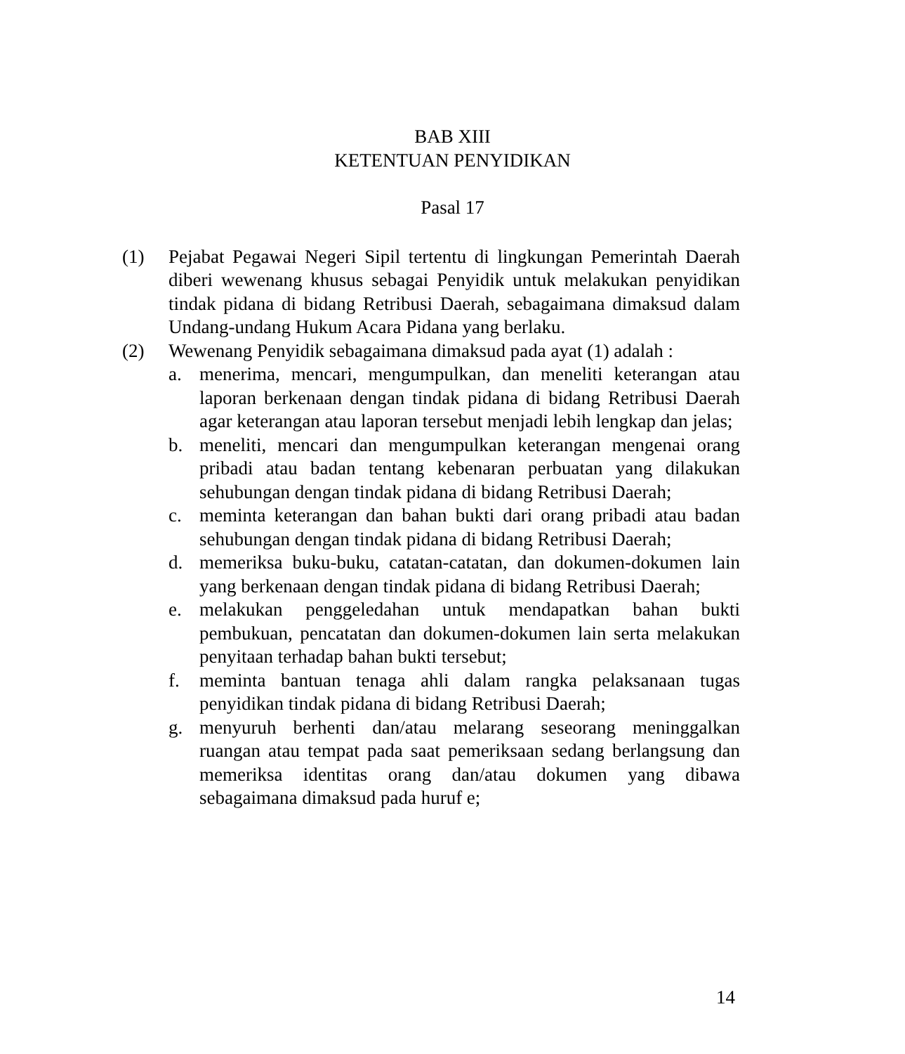BAB XIII
KETENTUAN PENYIDIKAN
Pasal 17
(1) Pejabat Pegawai Negeri Sipil tertentu di lingkungan Pemerintah Daerah diberi wewenang khusus sebagai Penyidik untuk melakukan penyidikan tindak pidana di bidang Retribusi Daerah, sebagaimana dimaksud dalam Undang-undang Hukum Acara Pidana yang berlaku.
(2) Wewenang Penyidik sebagaimana dimaksud pada ayat (1) adalah :
a. menerima, mencari, mengumpulkan, dan meneliti keterangan atau laporan berkenaan dengan tindak pidana di bidang Retribusi Daerah agar keterangan atau laporan tersebut menjadi lebih lengkap dan jelas;
b. meneliti, mencari dan mengumpulkan keterangan mengenai orang pribadi atau badan tentang kebenaran perbuatan yang dilakukan sehubungan dengan tindak pidana di bidang Retribusi Daerah;
c. meminta keterangan dan bahan bukti dari orang pribadi atau badan sehubungan dengan tindak pidana di bidang Retribusi Daerah;
d. memeriksa buku-buku, catatan-catatan, dan dokumen-dokumen lain yang berkenaan dengan tindak pidana di bidang Retribusi Daerah;
e. melakukan penggeledahan untuk mendapatkan bahan bukti pembukuan, pencatatan dan dokumen-dokumen lain serta melakukan penyitaan terhadap bahan bukti tersebut;
f. meminta bantuan tenaga ahli dalam rangka pelaksanaan tugas penyidikan tindak pidana di bidang Retribusi Daerah;
g. menyuruh berhenti dan/atau melarang seseorang meninggalkan ruangan atau tempat pada saat pemeriksaan sedang berlangsung dan memeriksa identitas orang dan/atau dokumen yang dibawa sebagaimana dimaksud pada huruf e;
14